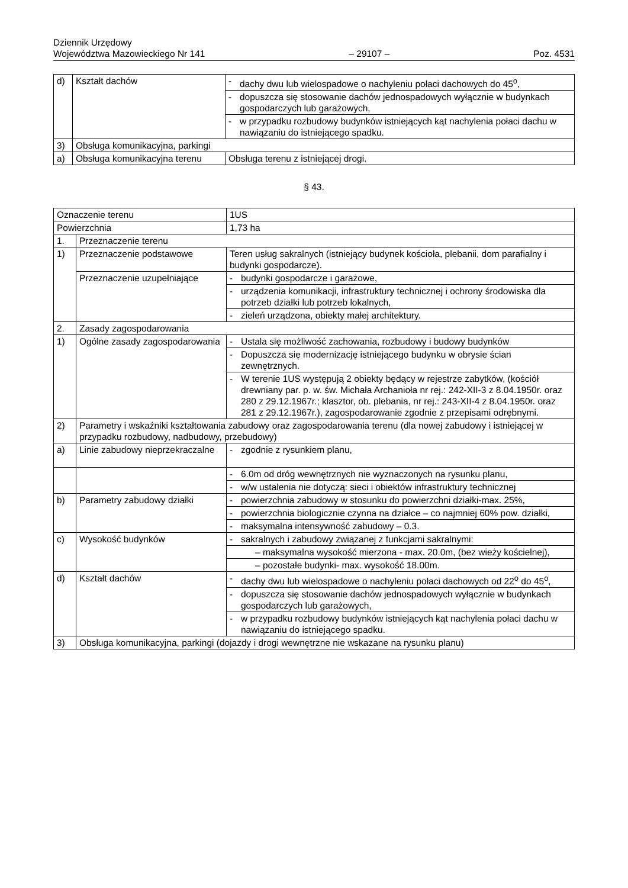Dziennik Urzędowy
Województwa Mazowieckiego Nr 141 – 29107 – Poz. 4531
| d) | Kształt dachów | - | dachy dwu lub wielospadowe o nachyleniu połaci dachowych do 45<sup>o</sup>, |
| | | - | dopuszcza się stosowanie dachów jednospadowych wyłącznie w budynkach gospodarczych lub garażowych, |
| | | - | w przypadku rozbudowy budynków istniejących kąt nachylenia połaci dachu w nawiązaniu do istniejącego spadku. |
| 3) | Obsługa komunikacyjna, parkingi | | |
| a) | Obsługa komunikacyjna terenu | Obsługa terenu z istniejącej drogi. | |
§ 43.
| Oznaczenie terenu | | 1US | |
| Powierzchnia | | 1,73 ha | |
| 1. | Przeznaczenie terenu | | |
| 1) | Przeznaczenie podstawowe | Teren usług sakralnych (istniejący budynek kościoła, plebanii, dom parafialny i budynki gospodarcze). | |
| | Przeznaczenie uzupełniające | - | budynki gospodarcze i garażowe, |
| | | - | urządzenia komunikacji, infrastruktury technicznej i ochrony środowiska dla potrzeb działki lub potrzeb lokalnych, |
| | | - | zieleń urządzona, obiekty małej architektury. |
| 2. | Zasady zagospodarowania | | |
| 1) | Ogólne zasady zagospodarowania | - | Ustala się możliwość zachowania, rozbudowy i budowy budynków |
| | | - | Dopuszcza się modernizację istniejącego budynku w obrysie ścian zewnętrznych. |
| | | - | W terenie 1US występują 2 obiekty będący w rejestrze zabytków, (kościół drewniany par. p. w. św. Michała Archanioła nr rej.: 242-XII-3 z 8.04.1950r. oraz 280 z 29.12.1967r.; klasztor, ob. plebania, nr rej.: 243-XII-4 z 8.04.1950r. oraz 281 z 29.12.1967r.), zagospodarowanie zgodnie z przepisami odrębnymi. |
| 2) | Parametry i wskaźniki kształtowania zabudowy oraz zagospodarowania terenu (dla nowej zabudowy i istniejącej w przypadku rozbudowy, nadbudowy, przebudowy) | | |
| a) | Linie zabudowy nieprzekraczalne | - | zgodnie z rysunkiem planu, |
| | | - | 6.0m od dróg wewnętrznych nie wyznaczonych na rysunku planu, |
| | | - | w/w ustalenia nie dotyczą: sieci i obiektów infrastruktury technicznej |
| b) | Parametry zabudowy działki | - | powierzchnia zabudowy w stosunku do powierzchni działki-max. 25%, |
| | | - | powierzchnia biologicznie czynna na działce – co najmniej 60% pow. działki, |
| | | - | maksymalna intensywność zabudowy – 0.3. |
| c) | Wysokość budynków | - | sakralnych i zabudowy związanej z funkcjami sakralnymi: |
| | | – maksymalna wysokość mierzona - max. 20.0m, (bez wieży kościelnej), | |
| | | – pozostałe budynki- max. wysokość 18.00m. | |
| d) | Kształt dachów | - | dachy dwu lub wielospadowe o nachyleniu połaci dachowych od 22<sup>o</sup> do 45<sup>o</sup>, |
| | | - | dopuszcza się stosowanie dachów jednospadowych wyłącznie w budynkach gospodarczych lub garażowych, |
| | | - | w przypadku rozbudowy budynków istniejących kąt nachylenia połaci dachu w nawiązaniu do istniejącego spadku. |
| 3) | Obsługa komunikacyjna, parkingi (dojazdy i drogi wewnętrzne nie wskazane na rysunku planu) | | |